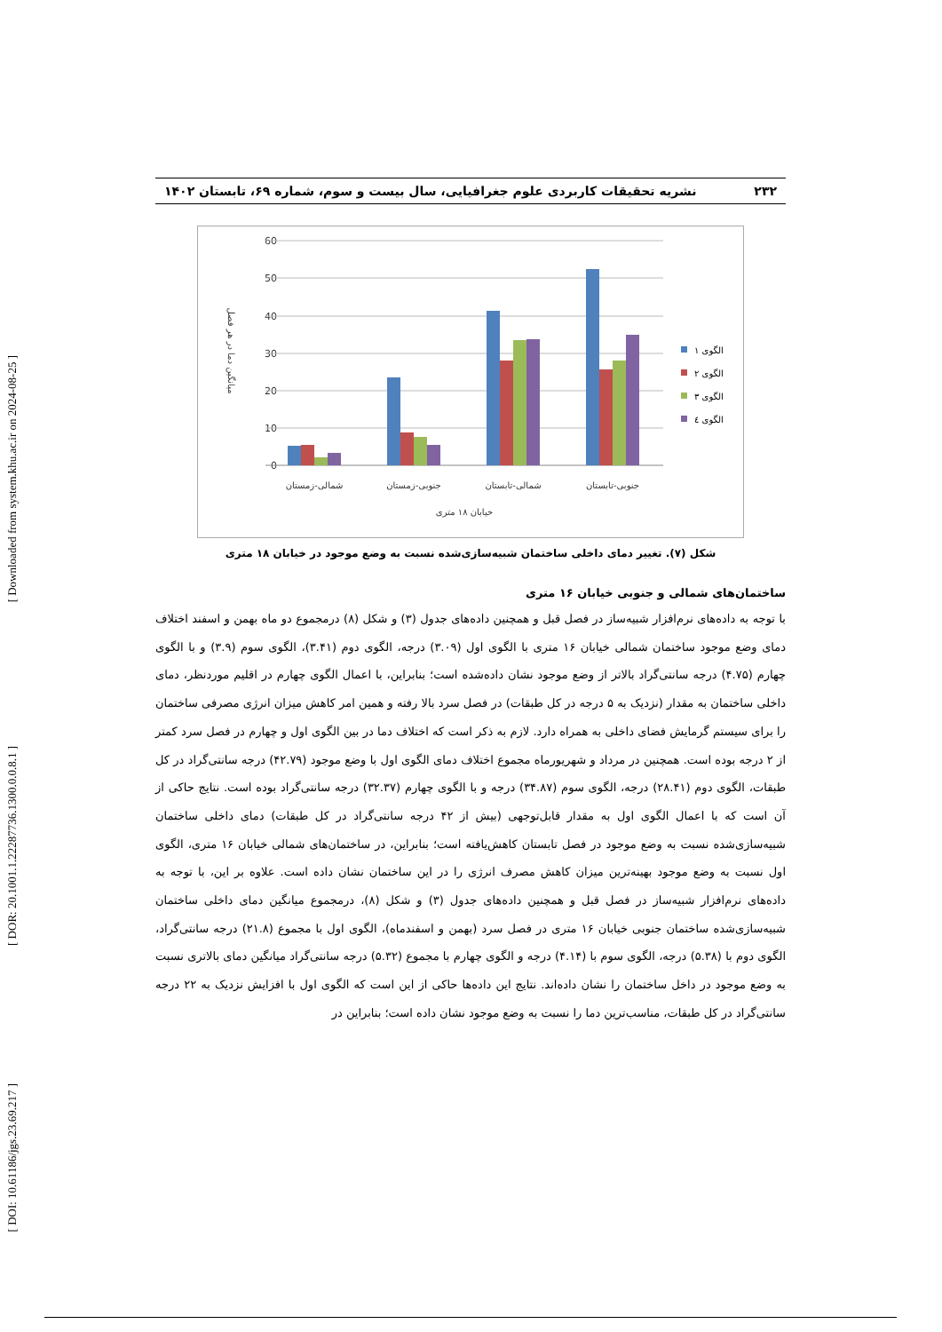[ Downloaded from system.khu.ac.ir on 2024-08-25 ]
[ DOR: 20.1001.1.22287736.1300.0.0.8.1 ]
[ DOI: 10.61186/jgs.23.69.217 ]
۲۳۲ نشریه تحقیقات کاربردی علوم جغرافیایی، سال بیست و سوم، شماره ۶۹، تابستان ۱۴۰۲
60
50
40
30
20
10
0
شمالی-زمستان
جنوبی-زمستان
شمالی-تابستان
جنوبی-تابستان
خیابان ۱۸ متری
میانگین دما در هر فصل
الگوی ۱
الگوی ۲
الگوی ۳
الگوی ٤
شکل (۷). تغییر دمای داخلی ساختمان شبیه‌سازی‌شده نسبت به وضع موجود در خیابان ۱۸ متری
ساختمان‌های شمالی و جنوبی خیابان ۱۶ متری
با توجه به داده‌های نرم‌افزار شبیه‌ساز در فصل قبل و همچنین داده‌های جدول (۳) و شکل (۸) درمجموع دو ماه بهمن و اسفند اختلاف دمای وضع موجود ساختمان شمالی خیابان ۱۶ متری با الگوی اول (۳.۰۹) درجه، الگوی دوم (۳.۴۱)، الگوی سوم (۳.۹) و با الگوی چهارم (۴.۷۵) درجه سانتی‌گراد بالاتر از وضع موجود نشان داده‌شده است؛ بنابراین، با اعمال الگوی چهارم در اقلیم موردنظر، دمای داخلی ساختمان به مقدار (نزدیک به ۵ درجه در کل طبقات) در فصل سرد بالا رفته و همین امر کاهش میزان انرژی مصرفی ساختمان را برای سیستم گرمایش فضای داخلی به همراه دارد. لازم به ذکر است که اختلاف دما در بین الگوی اول و چهارم در فصل سرد کمتر از ۲ درجه بوده است. همچنین در مرداد و شهریورماه مجموع اختلاف دمای الگوی اول با وضع موجود (۴۲.۷۹) درجه سانتی‌گراد در کل طبقات، الگوی دوم (۲۸.۴۱) درجه، الگوی سوم (۳۴.۸۷) درجه و با الگوی چهارم (۳۲.۳۷) درجه سانتی‌گراد بوده است. نتایج حاکی از آن است که با اعمال الگوی اول به مقدار قابل‌توجهی (بیش از ۴۲ درجه سانتی‌گراد در کل طبقات) دمای داخلی ساختمان شبیه‌سازی‌شده نسبت به وضع موجود در فصل تابستان کاهش‌یافته است؛ بنابراین، در ساختمان‌های شمالی خیابان ۱۶ متری، الگوی اول نسبت به وضع موجود بهینه‌ترین میزان کاهش مصرف انرژی را در این ساختمان نشان داده است. علاوه بر این، با توجه به داده‌های نرم‌افزار شبیه‌ساز در فصل قبل و همچنین داده‌های جدول (۳) و شکل (۸)، درمجموع میانگین دمای داخلی ساختمان شبیه‌سازی‌شده ساختمان جنوبی خیابان ۱۶ متری در فصل سرد (بهمن و اسفندماه)، الگوی اول با مجموع (۲۱.۸) درجه سانتی‌گراد، الگوی دوم با (۵.۳۸) درجه، الگوی سوم با (۴.۱۴) درجه و الگوی چهارم با مجموع (۵.۳۲) درجه سانتی‌گراد میانگین دمای بالاتری نسبت به وضع موجود در داخل ساختمان را نشان داده‌اند. نتایج این داده‌ها حاکی از این است که الگوی اول با افزایش نزدیک به ۲۲ درجه سانتی‌گراد در کل طبقات، مناسب‌ترین دما را نسبت به وضع موجود نشان داده است؛ بنابراین در